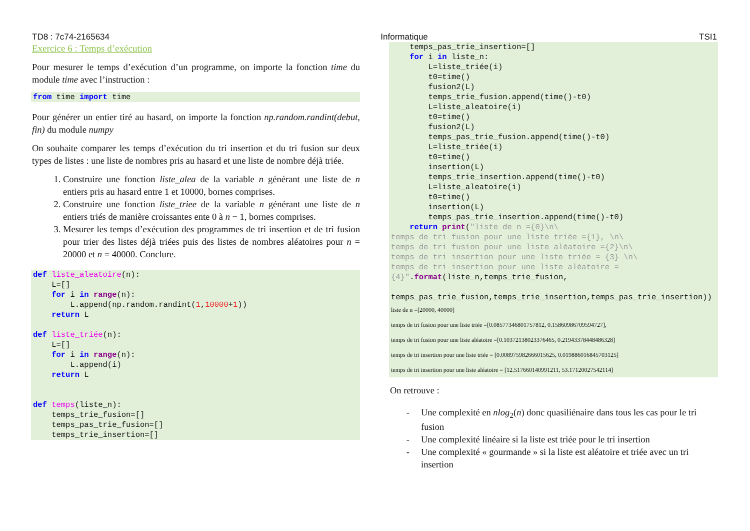TD8 : 7c74-2165634 Informatique TSI1
Exercice 6 : Temps d’exécution
Pour mesurer le temps d’exécution d’un programme, on importe la fonction time du module time avec l’instruction :
from time import time
Pour générer un entier tiré au hasard, on importe la fonction np.random.randint(debut, fin) du module numpy
On souhaite comparer les temps d’exécution du tri insertion et du tri fusion sur deux types de listes : une liste de nombres pris au hasard et une liste de nombre déjà triée.
1. Construire une fonction liste_alea de la variable n générant une liste de n entiers pris au hasard entre 1 et 10000, bornes comprises.
2. Construire une fonction liste_triee de la variable n générant une liste de n entiers triés de manière croissantes ente 0 à n − 1, bornes comprises.
3. Mesurer les temps d’exécution des programmes de tri insertion et de tri fusion pour trier des listes déjà triées puis des listes de nombres aléatoires pour n = 20000 et n = 40000. Conclure.
def liste_aleatoire(n):
    L=[]
    for i in range(n):
        L.append(np.random.randint(1,10000+1))
    return L

def liste_triée(n):
    L=[]
    for i in range(n):
        L.append(i)
    return L


def temps(liste_n):
    temps_trie_fusion=[]
    temps_pas_trie_fusion=[]
    temps_trie_insertion=[]
    temps_pas_trie_insertion=[]
    for i in liste_n:
        L=liste_triée(i)
        t0=time()
        fusion2(L)
        temps_trie_fusion.append(time()-t0)
        L=liste_aleatoire(i)
        t0=time()
        fusion2(L)
        temps_pas_trie_fusion.append(time()-t0)
        L=liste_triée(i)
        t0=time()
        insertion(L)
        temps_trie_insertion.append(time()-t0)
        L=liste_aleatoire(i)
        t0=time()
        insertion(L)
        temps_pas_trie_insertion.append(time()-t0)
    return print("liste de n ={0}\n\
temps de tri fusion pour une liste triée ={1}, \n\
temps de tri fusion pour une liste aléatoire ={2}\n\
temps de tri insertion pour une liste triée = {3} \n\
temps de tri insertion pour une liste aléatoire =
{4}".format(liste_n,temps_trie_fusion,

temps_pas_trie_fusion,temps_trie_insertion,temps_pas_trie_insertion))
liste de n =[20000, 40000]
temps de tri fusion pour une liste triée =[0.08577346801757812, 0.15860986709594727],
temps de tri fusion pour une liste aléatoire =[0.10372138023376465, 0.21943378448486328]
temps de tri insertion pour une liste triée = [0.008975982666015625, 0.019886016845703125]
temps de tri insertion pour une liste aléatoire = [12.517660140991211, 53.17120027542114]
On retrouve :
Une complexité en nlog<sub>2</sub>(n) donc quasiliénaire dans tous les cas pour le tri fusion
Une complexité linéaire si la liste est triée pour le tri insertion
Une complexité « gourmande » si la liste est aléatoire et triée avec un tri insertion